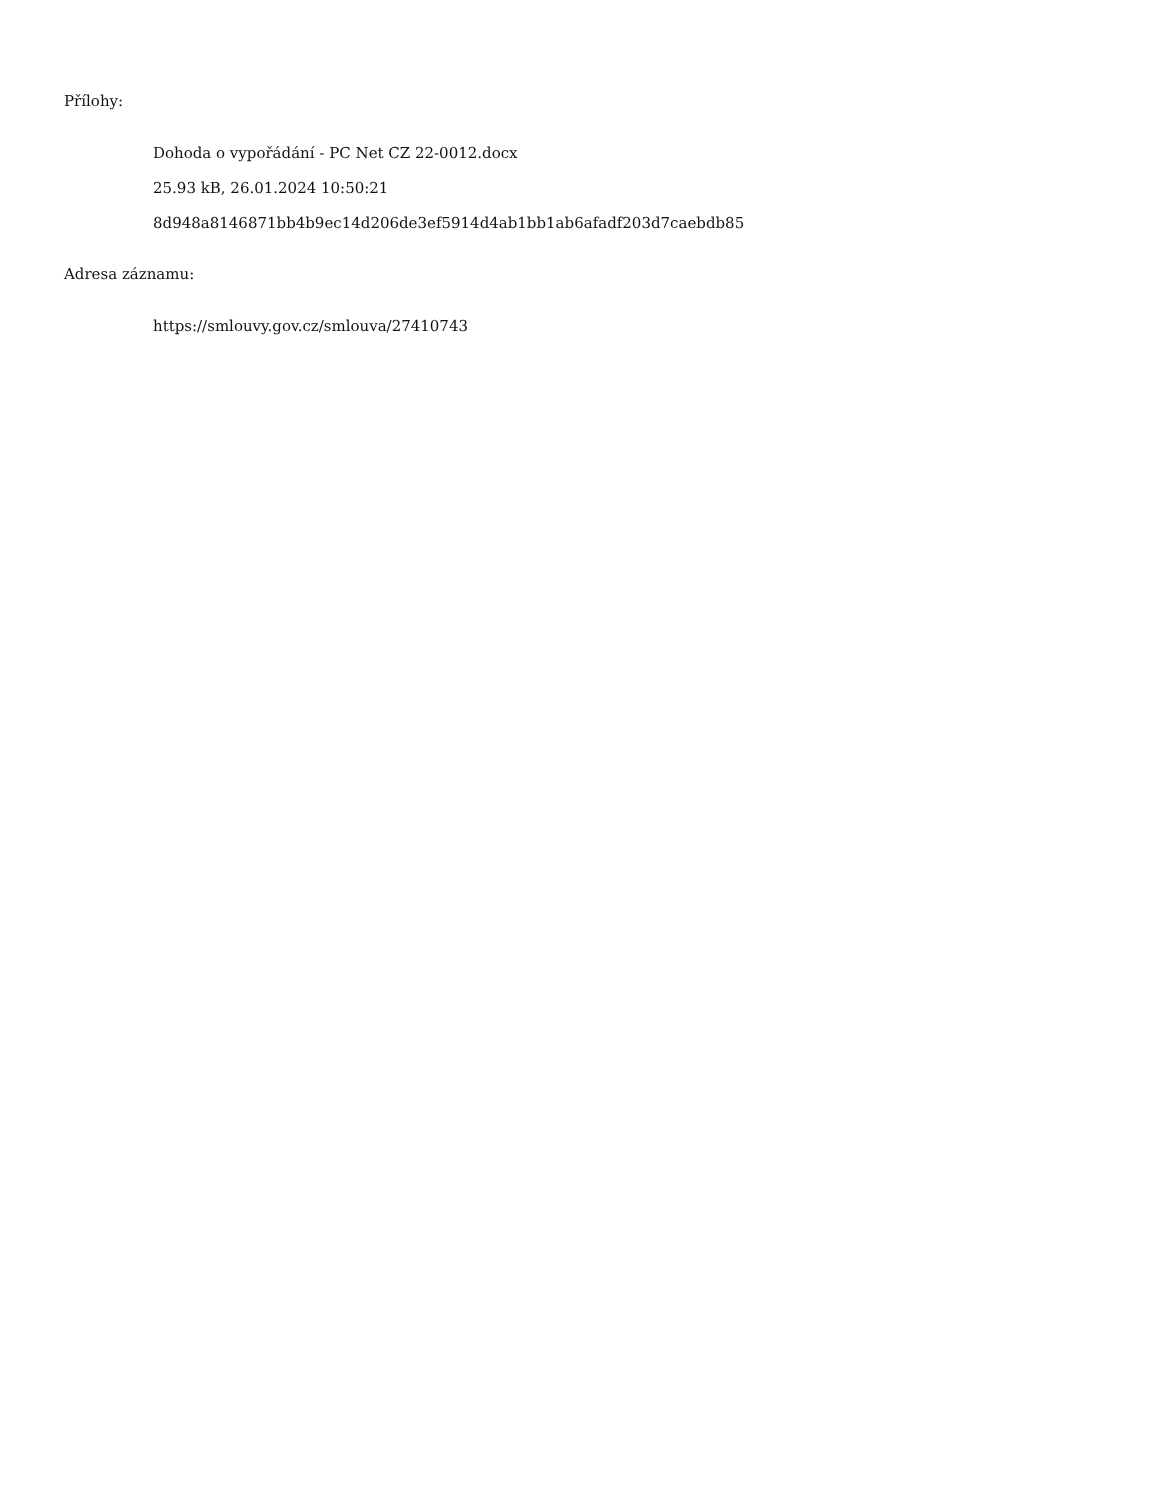Přílohy:
Dohoda o vypořádání - PC Net CZ 22-0012.docx
25.93 kB, 26.01.2024 10:50:21
8d948a8146871bb4b9ec14d206de3ef5914d4ab1bb1ab6afadf203d7caebdb85
Adresa záznamu:
https://smlouvy.gov.cz/smlouva/27410743